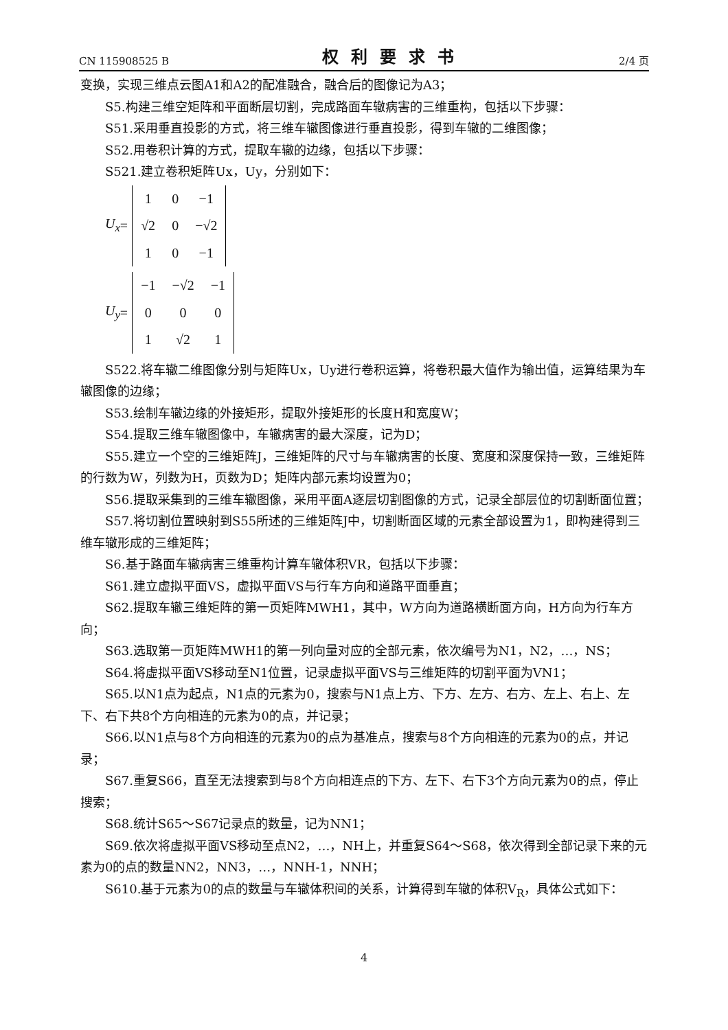CN 115908525 B 权利要求书 2/4 页
变换，实现三维点云图A1和A2的配准融合，融合后的图像记为A3；
S5.构建三维空矩阵和平面断层切割，完成路面车辙病害的三维重构，包括以下步骤：
S51.采用垂直投影的方式，将三维车辙图像进行垂直投影，得到车辙的二维图像；
S52.用卷积计算的方式，提取车辙的边缘，包括以下步骤：
S521.建立卷积矩阵Ux，Uy，分别如下：
U<sub>x</sub> =
| 1 | 0 | −1 |
| √2 | 0 | −√2 |
| 1 | 0 | −1 |
U<sub>y</sub> =
| −1 | −√2 | −1 |
| 0 | 0 | 0 |
| 1 | √2 | 1 |
S522.将车辙二维图像分别与矩阵Ux，Uy进行卷积运算，将卷积最大值作为输出值，运算结果为车辙图像的边缘；
S53.绘制车辙边缘的外接矩形，提取外接矩形的长度H和宽度W；
S54.提取三维车辙图像中，车辙病害的最大深度，记为D；
S55.建立一个空的三维矩阵J，三维矩阵的尺寸与车辙病害的长度、宽度和深度保持一致，三维矩阵的行数为W，列数为H，页数为D；矩阵内部元素均设置为0；
S56.提取采集到的三维车辙图像，采用平面A逐层切割图像的方式，记录全部层位的切割断面位置；
S57.将切割位置映射到S55所述的三维矩阵J中，切割断面区域的元素全部设置为1，即构建得到三维车辙形成的三维矩阵；
S6.基于路面车辙病害三维重构计算车辙体积VR，包括以下步骤：
S61.建立虚拟平面VS，虚拟平面VS与行车方向和道路平面垂直；
S62.提取车辙三维矩阵的第一页矩阵MWH1，其中，W方向为道路横断面方向，H方向为行车方向；
S63.选取第一页矩阵MWH1的第一列向量对应的全部元素，依次编号为N1，N2，…，NS；
S64.将虚拟平面VS移动至N1位置，记录虚拟平面VS与三维矩阵的切割平面为VN1；
S65.以N1点为起点，N1点的元素为0，搜索与N1点上方、下方、左方、右方、左上、右上、左下、右下共8个方向相连的元素为0的点，并记录；
S66.以N1点与8个方向相连的元素为0的点为基准点，搜索与8个方向相连的元素为0的点，并记录；
S67.重复S66，直至无法搜索到与8个方向相连点的下方、左下、右下3个方向元素为0的点，停止搜索；
S68.统计S65～S67记录点的数量，记为NN1；
S69.依次将虚拟平面VS移动至点N2，…，NH上，并重复S64～S68，依次得到全部记录下来的元素为0的点的数量NN2，NN3，…，NNH-1，NNH；
S610.基于元素为0的点的数量与车辙体积间的关系，计算得到车辙的体积V<sub>R</sub>，具体公式如下：
4